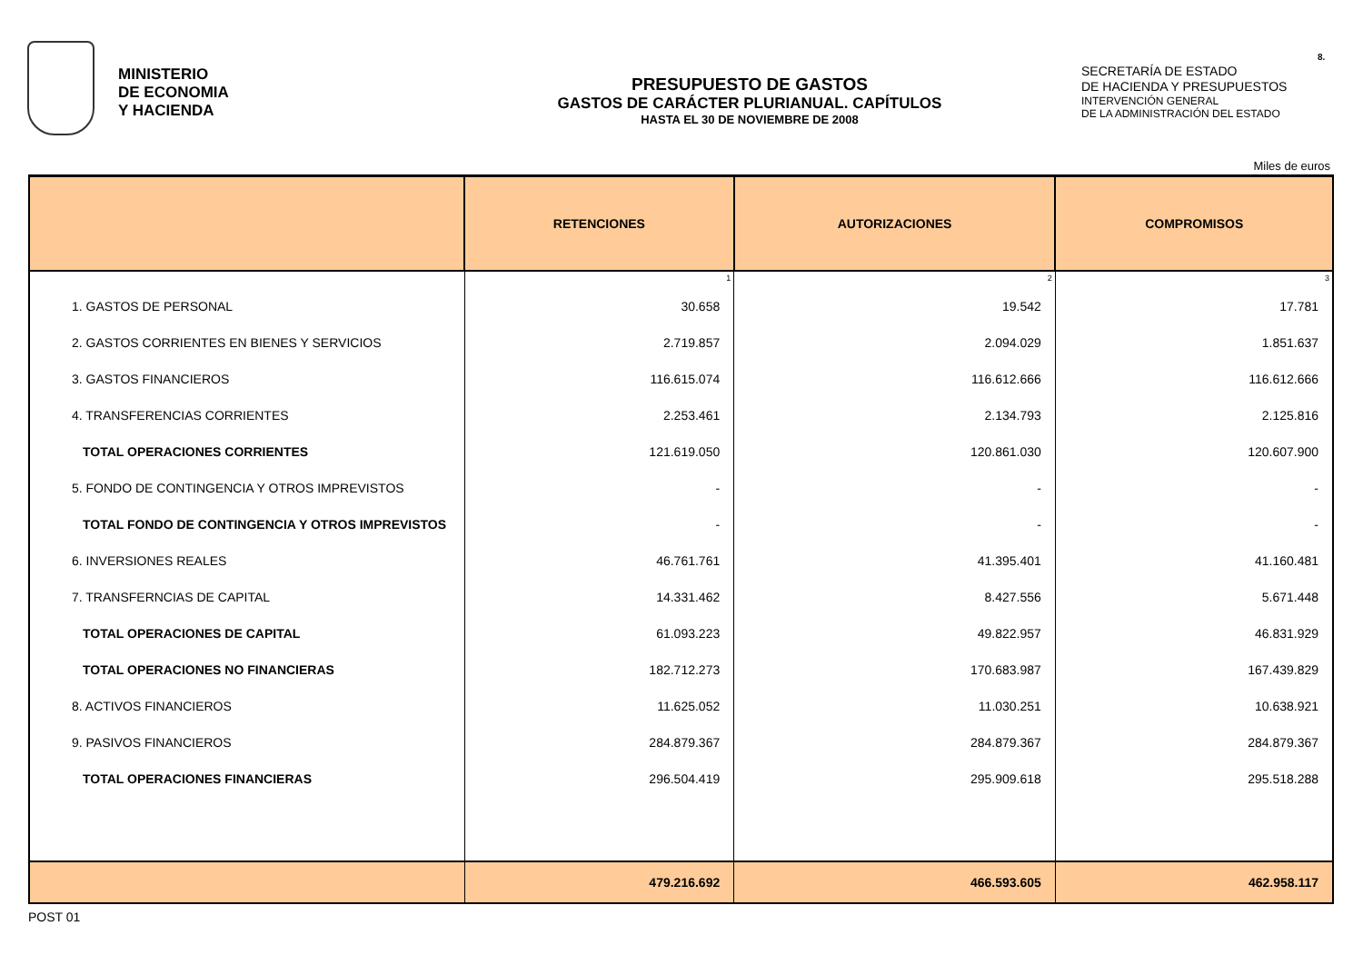MINISTERIO
DE ECONOMIA
Y HACIENDA
PRESUPUESTO DE GASTOS
GASTOS DE CARÁCTER PLURIANUAL. CAPÍTULOS
HASTA EL 30 DE NOVIEMBRE DE 2008
SECRETARÍA DE ESTADO
DE HACIENDA Y PRESUPUESTOS
INTERVENCIÓN GENERAL
DE LA ADMINISTRACIÓN DEL ESTADO
8.
Miles de euros
| | RETENCIONES | AUTORIZACIONES | COMPROMISOS |
| --- | --- | --- | --- |
| | 1 | 2 | 3 |
| 1. GASTOS DE PERSONAL | 30.658 | 19.542 | 17.781 |
| 2. GASTOS CORRIENTES EN BIENES Y SERVICIOS | 2.719.857 | 2.094.029 | 1.851.637 |
| 3. GASTOS FINANCIEROS | 116.615.074 | 116.612.666 | 116.612.666 |
| 4. TRANSFERENCIAS CORRIENTES | 2.253.461 | 2.134.793 | 2.125.816 |
| TOTAL OPERACIONES CORRIENTES | 121.619.050 | 120.861.030 | 120.607.900 |
| 5. FONDO DE CONTINGENCIA Y OTROS IMPREVISTOS | - | - | - |
| TOTAL FONDO DE CONTINGENCIA Y OTROS IMPREVISTOS | - | - | - |
| 6. INVERSIONES REALES | 46.761.761 | 41.395.401 | 41.160.481 |
| 7. TRANSFERNCIAS DE CAPITAL | 14.331.462 | 8.427.556 | 5.671.448 |
| TOTAL OPERACIONES DE CAPITAL | 61.093.223 | 49.822.957 | 46.831.929 |
| TOTAL OPERACIONES NO FINANCIERAS | 182.712.273 | 170.683.987 | 167.439.829 |
| 8. ACTIVOS FINANCIEROS | 11.625.052 | 11.030.251 | 10.638.921 |
| 9. PASIVOS FINANCIEROS | 284.879.367 | 284.879.367 | 284.879.367 |
| TOTAL OPERACIONES FINANCIERAS | 296.504.419 | 295.909.618 | 295.518.288 |
| | 479.216.692 | 466.593.605 | 462.958.117 |
POST 01